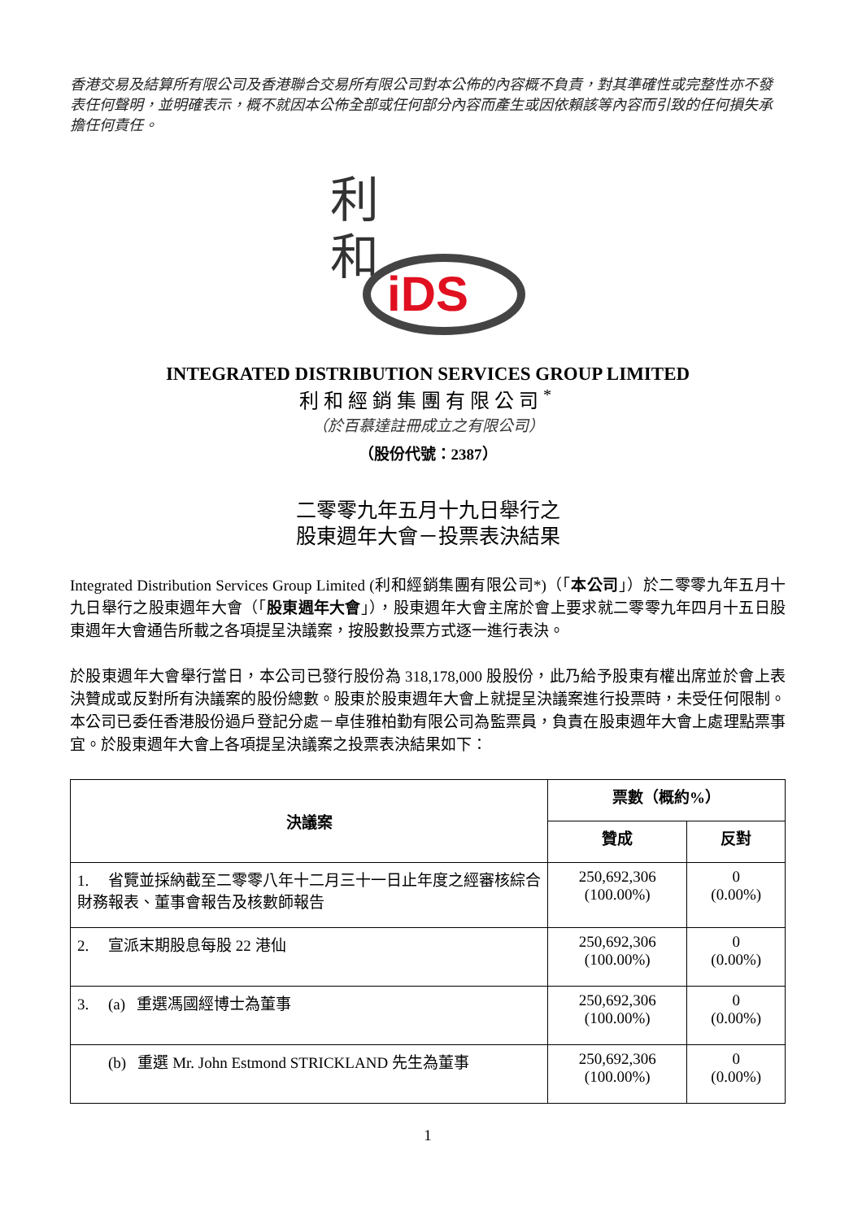香港交易及結算所有限公司及香港聯合交易所有限公司對本公佈的內容概不負責，對其準確性或完整性亦不發表任何聲明，並明確表示，概不就因本公佈全部或任何部分內容而產生或因依賴該等內容而引致的任何損失承擔任何責任。
利
和
iDS
INTEGRATED DISTRIBUTION SERVICES GROUP LIMITED
利和經銷集團有限公司<sup>*</sup>
（於百慕達註冊成立之有限公司）
（股份代號：2387）
二零零九年五月十九日舉行之
股東週年大會－投票表決結果
Integrated Distribution Services Group Limited (利和經銷集團有限公司*)（「本公司」）於二零零九年五月十九日舉行之股東週年大會（「股東週年大會」），股東週年大會主席於會上要求就二零零九年四月十五日股東週年大會通告所載之各項提呈決議案，按股數投票方式逐一進行表決。
於股東週年大會舉行當日，本公司已發行股份為 318,178,000 股股份，此乃給予股東有權出席並於會上表決贊成或反對所有決議案的股份總數。股東於股東週年大會上就提呈決議案進行投票時，未受任何限制。本公司已委任香港股份過戶登記分處－卓佳雅柏勤有限公司為監票員，負責在股東週年大會上處理點票事宜。於股東週年大會上各項提呈決議案之投票表決結果如下：
| 決議案 | 票數（概約%） | |
| --- | --- | --- |
| | 贊成 | 反對 |
| 1. 省覽並採納截至二零零八年十二月三十一日止年度之經審核綜合財務報表、董事會報告及核數師報告 | 250,692,306 (100.00%) | 0 (0.00%) |
| 2. 宣派末期股息每股 22 港仙 | 250,692,306 (100.00%) | 0 (0.00%) |
| 3. (a) 重選馮國經博士為董事 | 250,692,306 (100.00%) | 0 (0.00%) |
| (b) 重選 Mr. John Estmond STRICKLAND 先生為董事 | 250,692,306 (100.00%) | 0 (0.00%) |
1